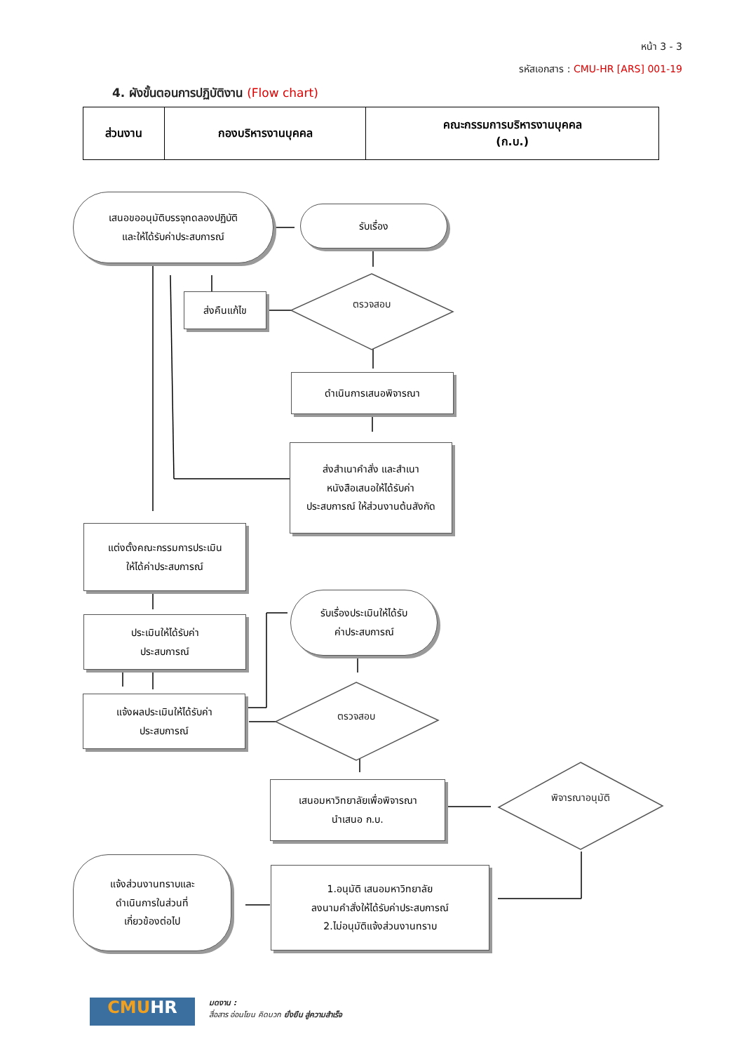หน้า 3 - 3
รหัสเอกสาร : CMU-HR [ARS] 001-19
4. ผังขั้นตอนการปฏิบัติงาน (Flow chart)
| ส่วนงาน | กองบริหารงานบุคคล | คณะกรรมการบริหารงานบุคคล (ก.บ.) |
เสนอขออนุมัติบรรจุทดลองปฏิบัติ
และให้ได้รับค่าประสบการณ์
รับเรื่อง
ส่งคืนแก้ไข ตรวจสอบ
ดำเนินการเสนอพิจารณา
ส่งสำเนาคำสั่ง และสำเนา
หนังสือเสนอให้ได้รับค่า
ประสบการณ์ ให้ส่วนงานต้นสังกัด
แต่งตั้งคณะกรรมการประเมิน
ให้ได้ค่าประสบการณ์
ประเมินให้ได้รับค่า
ประสบการณ์
แจ้งผลประเมินให้ได้รับค่า
ประสบการณ์
รับเรื่องประเมินให้ได้รับ
ค่าประสบการณ์
ตรวจสอบ
เสนอมหาวิทยาลัยเพื่อพิจารณา
นำเสนอ ก.บ.
พิจารณาอนุมัติ
1.อนุมัติ เสนอมหาวิทยาลัย
ลงนามคำสั่งให้ได้รับค่าประสบการณ์
2.ไม่อนุมัติแจ้งส่วนงานทราบ
แจ้งส่วนงานทราบและ
ดำเนินการในส่วนที่
เกี่ยวข้องต่อไป
CMUHR
มดงาน :
สื่อสาร อ่อนโยน คิดบวก ยั่งยืน สู่ความสำเร็จ